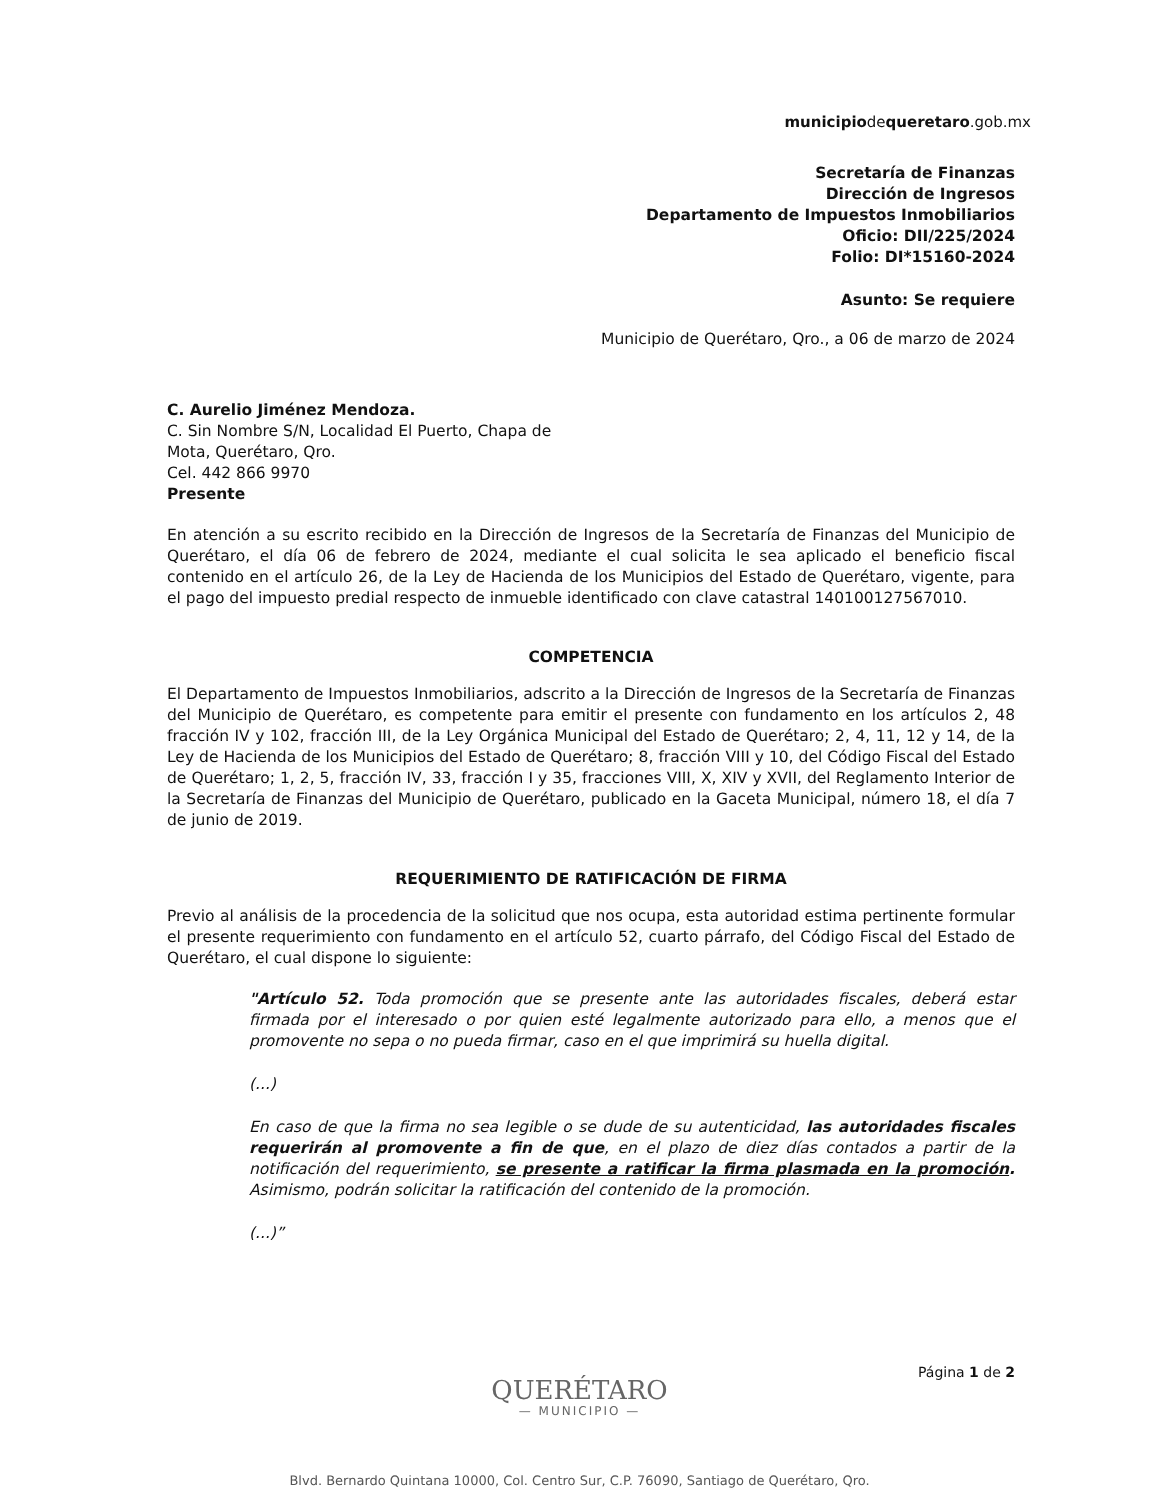municipiodequeretaro.gob.mx
Secretaría de Finanzas
Dirección de Ingresos
Departamento de Impuestos Inmobiliarios
Oficio: DII/225/2024
Folio: DI*15160-2024
Asunto: Se requiere
Municipio de Querétaro, Qro., a 06 de marzo de 2024
C. Aurelio Jiménez Mendoza.
C. Sin Nombre S/N, Localidad El Puerto, Chapa de Mota, Querétaro, Qro.
Cel. 442 866 9970
Presente
En atención a su escrito recibido en la Dirección de Ingresos de la Secretaría de Finanzas del Municipio de Querétaro, el día 06 de febrero de 2024, mediante el cual solicita le sea aplicado el beneficio fiscal contenido en el artículo 26, de la Ley de Hacienda de los Municipios del Estado de Querétaro, vigente, para el pago del impuesto predial respecto de inmueble identificado con clave catastral 140100127567010.
COMPETENCIA
El Departamento de Impuestos Inmobiliarios, adscrito a la Dirección de Ingresos de la Secretaría de Finanzas del Municipio de Querétaro, es competente para emitir el presente con fundamento en los artículos 2, 48 fracción IV y 102, fracción III, de la Ley Orgánica Municipal del Estado de Querétaro; 2, 4, 11, 12 y 14, de la Ley de Hacienda de los Municipios del Estado de Querétaro; 8, fracción VIII y 10, del Código Fiscal del Estado de Querétaro; 1, 2, 5, fracción IV, 33, fracción I y 35, fracciones VIII, X, XIV y XVII, del Reglamento Interior de la Secretaría de Finanzas del Municipio de Querétaro, publicado en la Gaceta Municipal, número 18, el día 7 de junio de 2019.
REQUERIMIENTO DE RATIFICACIÓN DE FIRMA
Previo al análisis de la procedencia de la solicitud que nos ocupa, esta autoridad estima pertinente formular el presente requerimiento con fundamento en el artículo 52, cuarto párrafo, del Código Fiscal del Estado de Querétaro, el cual dispone lo siguiente:
"Artículo 52. Toda promoción que se presente ante las autoridades fiscales, deberá estar firmada por el interesado o por quien esté legalmente autorizado para ello, a menos que el promovente no sepa o no pueda firmar, caso en el que imprimirá su huella digital.
(...)
En caso de que la firma no sea legible o se dude de su autenticidad, las autoridades fiscales requerirán al promovente a fin de que, en el plazo de diez días contados a partir de la notificación del requerimiento, se presente a ratificar la firma plasmada en la promoción. Asimismo, podrán solicitar la ratificación del contenido de la promoción.
(...)”
QUERÉTARO
— MUNICIPIO —
Página 1 de 2
Blvd. Bernardo Quintana 10000, Col. Centro Sur, C.P. 76090, Santiago de Querétaro, Qro.